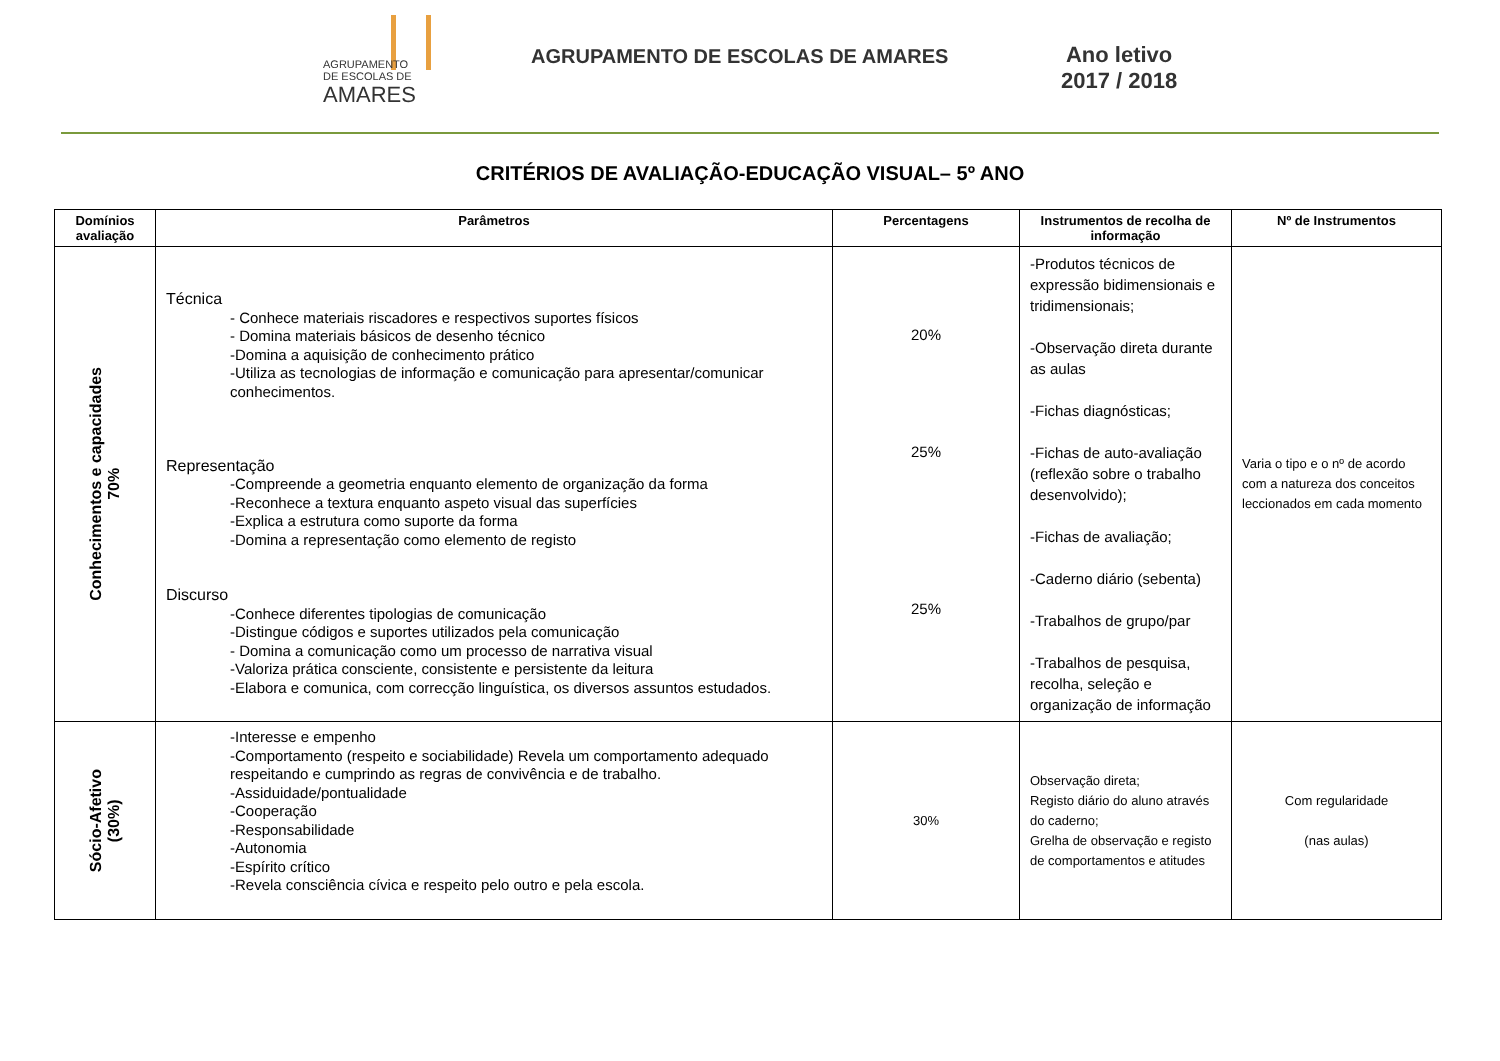AGRUPAMENTO
DE ESCOLAS DE
AMARES
AGRUPAMENTO DE ESCOLAS DE AMARES
Ano letivo
2017 / 2018
CRITÉRIOS DE AVALIAÇÃO-EDUCAÇÃO VISUAL– 5º ANO
| Domínios avaliação | Parâmetros | Percentagens | Instrumentos de recolha de informação | Nº de Instrumentos |
| --- | --- | --- | --- | --- |
| Conhecimentos e capacidades 70% | Técnica - Conhece materiais riscadores e respectivos suportes físicos - Domina materiais básicos de desenho técnico -Domina a aquisição de conhecimento prático -Utiliza as tecnologias de informação e comunicação para apresentar/comunicar conhecimentos. Representação -Compreende a geometria enquanto elemento de organização da forma -Reconhece a textura enquanto aspeto visual das superfícies -Explica a estrutura como suporte da forma -Domina a representação como elemento de registo Discurso -Conhece diferentes tipologias de comunicação -Distingue códigos e suportes utilizados pela comunicação - Domina a comunicação como um processo de narrativa visual -Valoriza prática consciente, consistente e persistente da leitura -Elabora e comunica, com correcção linguística, os diversos assuntos estudados. | 20% 25% 25% | -Produtos técnicos de expressão bidimensionais e tridimensionais; -Observação direta durante as aulas -Fichas diagnósticas; -Fichas de auto-avaliação (reflexão sobre o trabalho desenvolvido); -Fichas de avaliação; -Caderno diário (sebenta) -Trabalhos de grupo/par -Trabalhos de pesquisa, recolha, seleção e organização de informação | Varia o tipo e o nº de acordo com a natureza dos conceitos leccionados em cada momento |
| Sócio-Afetivo (30%) | -Interesse e empenho -Comportamento (respeito e sociabilidade) Revela um comportamento adequado respeitando e cumprindo as regras de convivência e de trabalho. -Assiduidade/pontualidade -Cooperação -Responsabilidade -Autonomia -Espírito crítico -Revela consciência cívica e respeito pelo outro e pela escola. | 30% | Observação direta; Registo diário do aluno através do caderno; Grelha de observação e registo de comportamentos e atitudes | Com regularidade (nas aulas) |